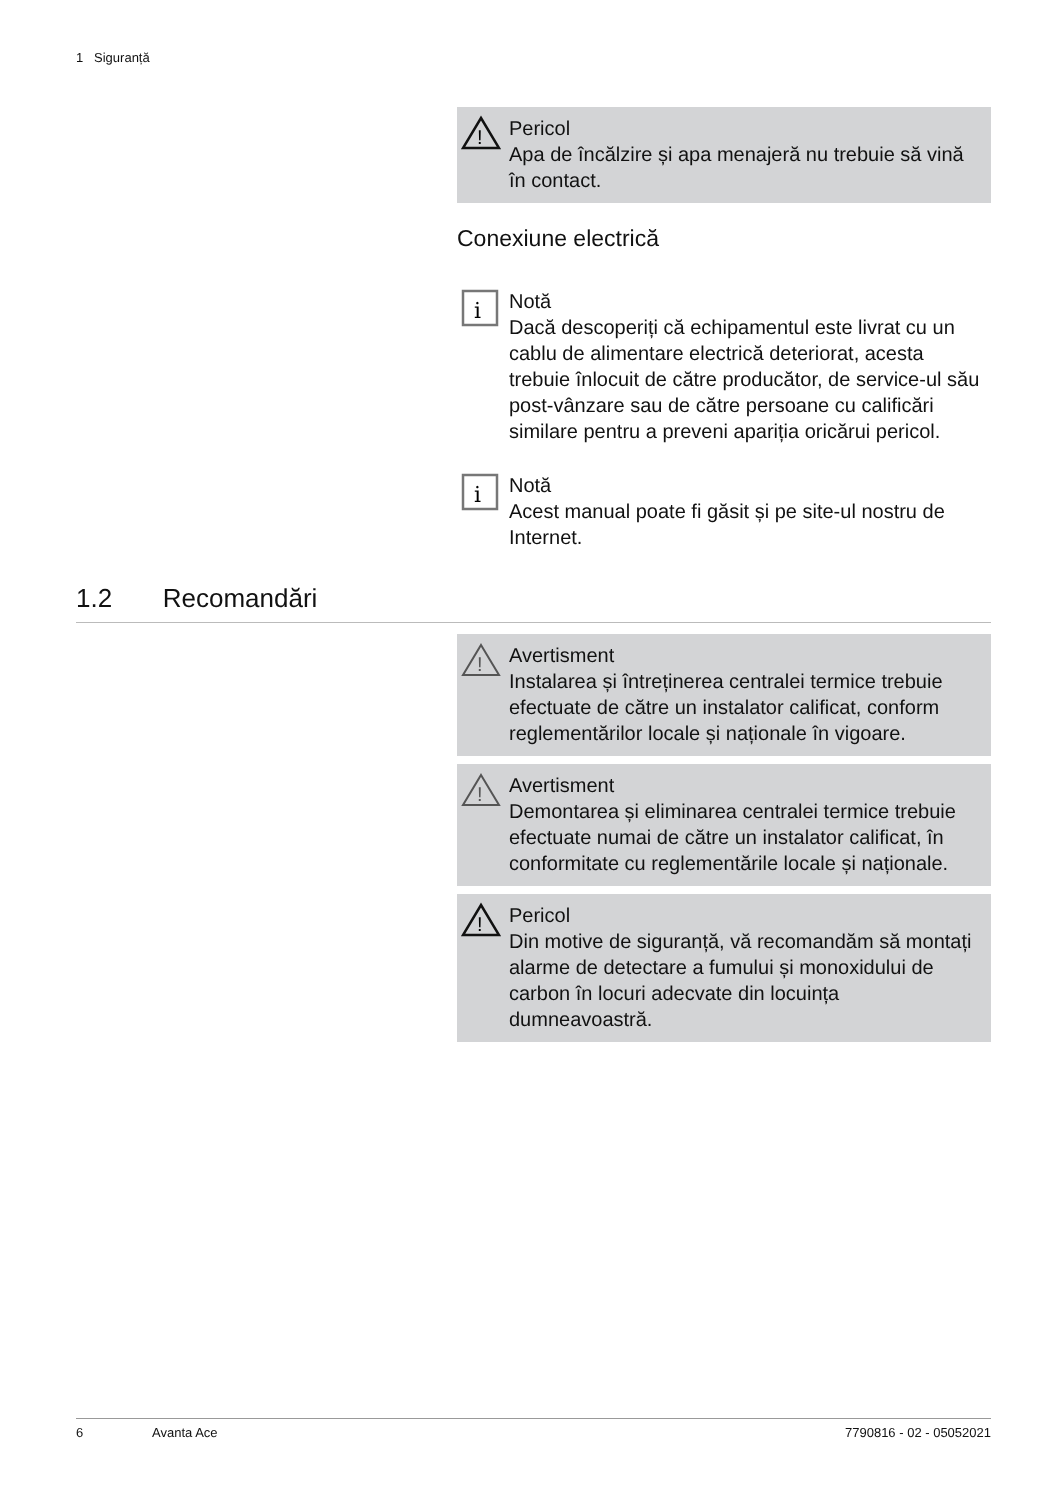1 Siguranță
!
Pericol
Apa de încălzire și apa menajeră nu trebuie să vină în contact.
Conexiune electrică
i
Notă
Dacă descoperiți că echipamentul este livrat cu un cablu de alimentare electrică deteriorat, acesta trebuie înlocuit de către producător, de service-ul său post-vânzare sau de către persoane cu calificări similare pentru a preveni apariția oricărui pericol.
i
Notă
Acest manual poate fi găsit și pe site-ul nostru de Internet.
1.2 Recomandări
!
Avertisment
Instalarea și întreținerea centralei termice trebuie efectuate de către un instalator calificat, conform reglementărilor locale și naționale în vigoare.
!
Avertisment
Demontarea și eliminarea centralei termice trebuie efectuate numai de către un instalator calificat, în conformitate cu reglementările locale și naționale.
!
Pericol
Din motive de siguranță, vă recomandăm să montați alarme de detectare a fumului și monoxidului de carbon în locuri adecvate din locuința dumneavoastră.
6 Avanta Ace 7790816 - 02 - 05052021